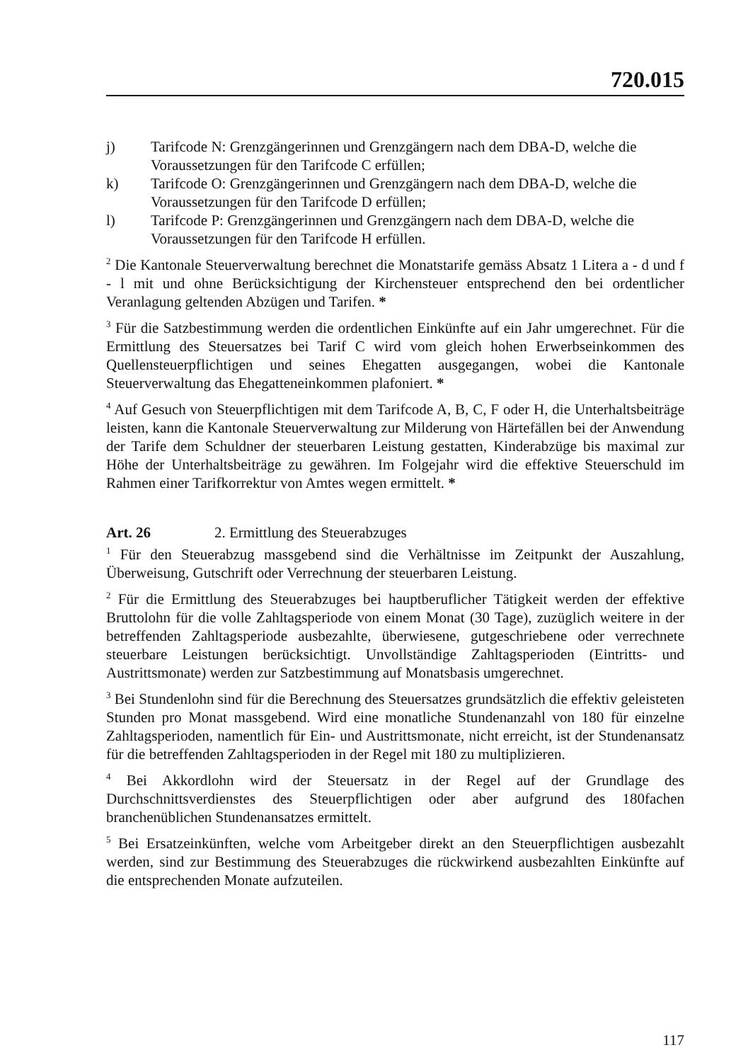720.015
j) Tarifcode N: Grenzgängerinnen und Grenzgängern nach dem DBA-D, welche die Voraussetzungen für den Tarifcode C erfüllen;
k) Tarifcode O: Grenzgängerinnen und Grenzgängern nach dem DBA-D, welche die Voraussetzungen für den Tarifcode D erfüllen;
l) Tarifcode P: Grenzgängerinnen und Grenzgängern nach dem DBA-D, welche die Voraussetzungen für den Tarifcode H erfüllen.
<sup>2</sup> Die Kantonale Steuerverwaltung berechnet die Monatstarife gemäss Absatz 1 Litera a - d und f - l mit und ohne Berücksichtigung der Kirchensteuer entsprechend den bei ordentlicher Veranlagung geltenden Abzügen und Tarifen. *
<sup>3</sup> Für die Satzbestimmung werden die ordentlichen Einkünfte auf ein Jahr umgerechnet. Für die Ermittlung des Steuersatzes bei Tarif C wird vom gleich hohen Erwerbseinkommen des Quellensteuerpflichtigen und seines Ehegatten ausgegangen, wobei die Kantonale Steuerverwaltung das Ehegatteneinkommen plafoniert. *
<sup>4</sup> Auf Gesuch von Steuerpflichtigen mit dem Tarifcode A, B, C, F oder H, die Unterhaltsbeiträge leisten, kann die Kantonale Steuerverwaltung zur Milderung von Härtefällen bei der Anwendung der Tarife dem Schuldner der steuerbaren Leistung gestatten, Kinderabzüge bis maximal zur Höhe der Unterhaltsbeiträge zu gewähren. Im Folgejahr wird die effektive Steuerschuld im Rahmen einer Tarifkorrektur von Amtes wegen ermittelt. *
Art. 26 2. Ermittlung des Steuerabzuges
<sup>1</sup> Für den Steuerabzug massgebend sind die Verhältnisse im Zeitpunkt der Auszahlung, Überweisung, Gutschrift oder Verrechnung der steuerbaren Leistung.
<sup>2</sup> Für die Ermittlung des Steuerabzuges bei hauptberuflicher Tätigkeit werden der effektive Bruttolohn für die volle Zahltagsperiode von einem Monat (30 Tage), zuzüglich weitere in der betreffenden Zahltagsperiode ausbezahlte, überwiesene, gutgeschriebene oder verrechnete steuerbare Leistungen berücksichtigt. Unvollständige Zahltagsperioden (Eintritts- und Austrittsmonate) werden zur Satzbestimmung auf Monatsbasis umgerechnet.
<sup>3</sup> Bei Stundenlohn sind für die Berechnung des Steuersatzes grundsätzlich die effektiv geleisteten Stunden pro Monat massgebend. Wird eine monatliche Stundenanzahl von 180 für einzelne Zahltagsperioden, namentlich für Ein- und Austrittsmonate, nicht erreicht, ist der Stundenansatz für die betreffenden Zahltagsperioden in der Regel mit 180 zu multiplizieren.
<sup>4</sup> Bei Akkordlohn wird der Steuersatz in der Regel auf der Grundlage des Durchschnittsverdienstes des Steuerpflichtigen oder aber aufgrund des 180fachen branchenüblichen Stundenansatzes ermittelt.
<sup>5</sup> Bei Ersatzeinkünften, welche vom Arbeitgeber direkt an den Steuerpflichtigen ausbezahlt werden, sind zur Bestimmung des Steuerabzuges die rückwirkend ausbezahlten Einkünfte auf die entsprechenden Monate aufzuteilen.
117